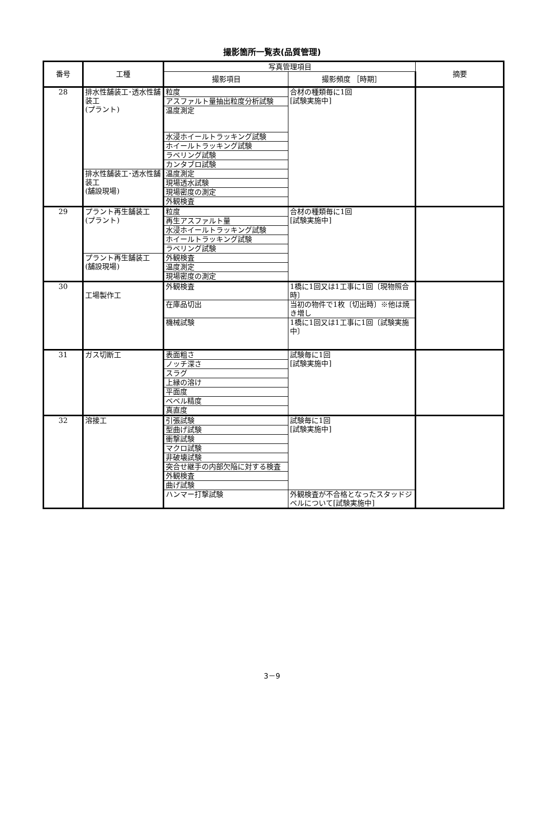撮影箇所一覧表(品質管理)
| 番号 | 工種 | 写真管理項目 | | 摘要 |
| --- | --- | --- | --- | --- |
| | | 撮影項目 | 撮影頻度 ［時期］ | |
| 28 | 排水性舗装工･透水性舗装工 (プラント) | 粒度 | 合材の種類毎に1回 [試験実施中] | |
| | | アスファルト量抽出粒度分析試験 | | |
| | | 温度測定 | | |
| | | 水浸ホイールトラッキング試験 | | |
| | | ホイールトラッキング試験 | | |
| | | ラベリング試験 | | |
| | | カンタブロ試験 | | |
| | 排水性舗装工･透水性舗装工 (舗設現場) | 温度測定 | | |
| | | 現場透水試験 | | |
| | | 現場密度の測定 | | |
| | | 外観検査 | | |
| 29 | プラント再生舗装工 (プラント) | 粒度 | 合材の種類毎に1回 [試験実施中] | |
| | | 再生アスファルト量 | | |
| | | 水浸ホイールトラッキング試験 | | |
| | | ホイールトラッキング試験 | | |
| | | ラベリング試験 | | |
| | プラント再生舗装工 (舗設現場) | 外観検査 | | |
| | | 温度測定 | | |
| | | 現場密度の測定 | | |
| 30 | 工場製作工 | 外観検査 | 1橋に1回又は1工事に1回〔現物照合時〕 | |
| | | 在庫品切出 | 当初の物件で1枚〔切出時〕※他は焼き増し | |
| | | 機械試験 | 1橋に1回又は1工事に1回〔試験実施中〕 | |
| 31 | ガス切断工 | 表面粗さ | 試験毎に1回 [試験実施中] | |
| | | ノッチ深さ | | |
| | | スラグ | | |
| | | 上縁の溶け | | |
| | | 平面度 | | |
| | | ベベル精度 | | |
| | | 真直度 | | |
| 32 | 溶接工 | 引張試験 | 試験毎に1回 [試験実施中] | |
| | | 型曲げ試験 | | |
| | | 衝撃試験 | | |
| | | マクロ試験 | | |
| | | 非破壊試験 | | |
| | | 突合せ継手の内部欠陥に対する検査 | | |
| | | 外観検査 | | |
| | | 曲げ試験 | | |
| | | ハンマー打撃試験 | 外観検査が不合格となったスタッドジベルについて[試験実施中] | |
3－9